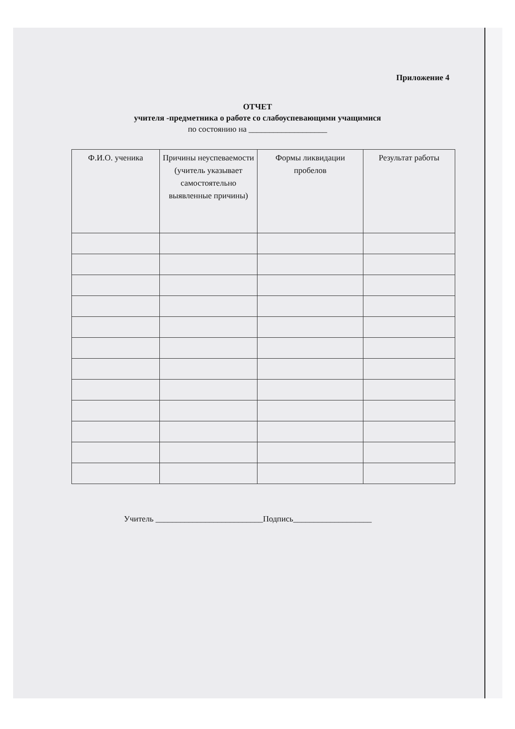Приложение 4
ОТЧЕТ
учителя -предметника о работе со слабоуспевающими учащимися
по состоянию на ___________________
| Ф.И.О. ученика | Причины неуспеваемости (учитель указывает самостоятельно выявленные причины) | Формы ликвидации пробелов | Результат работы |
| --- | --- | --- | --- |
Учитель __________________________Подпись___________________